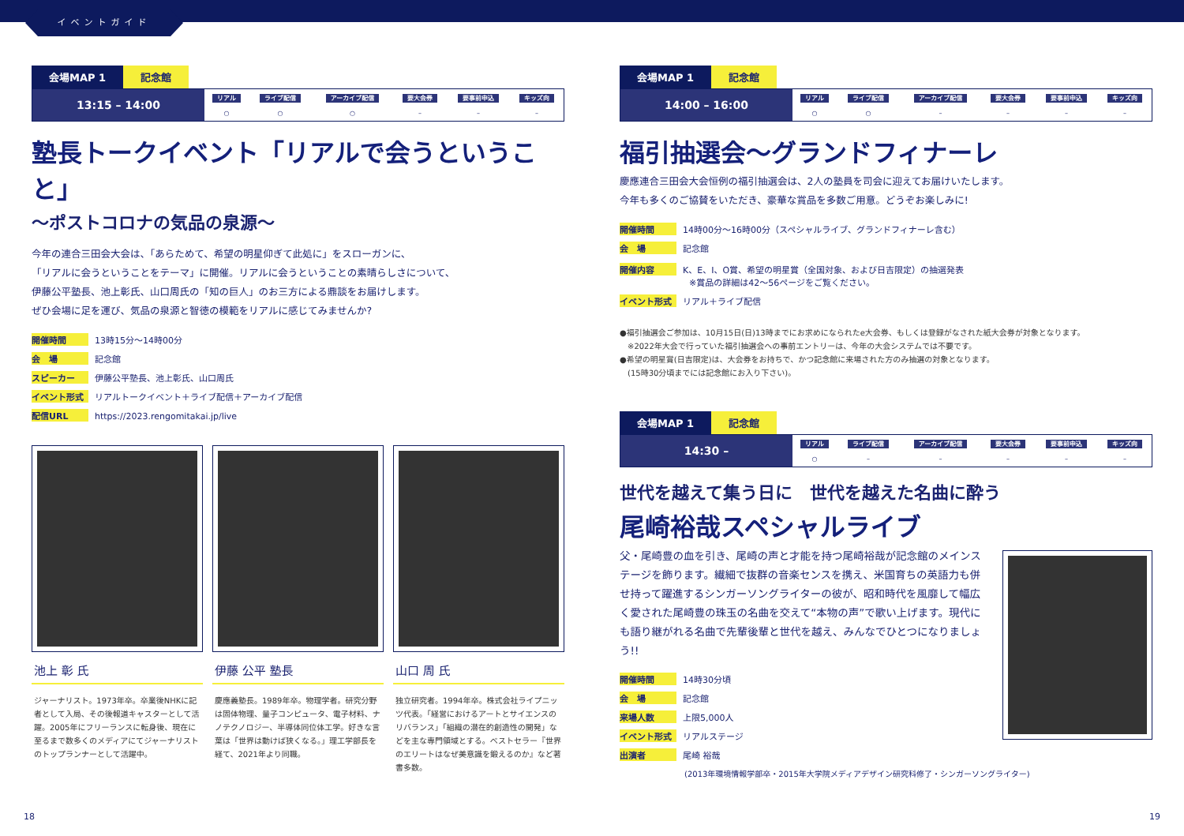イベントガイド
会場MAP 1 記念館
13:15 – 14:00
| リアル | ライブ配信 | アーカイブ配信 | 要大会券 | 要事前申込 | キッズ向 |
| --- | --- | --- | --- | --- | --- |
| ○ | ○ | ○ | – | – | – |
塾長トークイベント「リアルで会うということ」
～ポストコロナの気品の泉源～
今年の連合三田会大会は、「あらためて、希望の明星仰ぎて此処に」をスローガンに、
「リアルに会うということをテーマ」に開催。リアルに会うということの素晴らしさについて、
伊藤公平塾長、池上彰氏、山口周氏の「知の巨人」のお三方による鼎談をお届けします。
ぜひ会場に足を運び、気品の泉源と智徳の模範をリアルに感じてみませんか?
開催時間 13時15分～14時00分
会　場 記念館
スピーカー 伊藤公平塾長、池上彰氏、山口周氏
イベント形式 リアルトークイベント＋ライブ配信＋アーカイブ配信
配信URL https://2023.rengomitakai.jp/live
池上 彰 氏
ジャーナリスト。1973年卒。卒業後NHKに記者として入局、その後報道キャスターとして活躍。2005年にフリーランスに転身後、現在に至るまで数多くのメディアにてジャーナリストのトップランナーとして活躍中。
伊藤 公平 塾長
慶應義塾長。1989年卒。物理学者。研究分野は固体物理、量子コンピュータ、電子材料、ナノテクノロジー、半導体同位体工学。好きな言葉は「世界は動けば狭くなる。」理工学部長を経て、2021年より同職。
山口 周 氏
独立研究者。1994年卒。株式会社ライプニッツ代表。「経営におけるアートとサイエンスのリバランス」「組織の潜在的創造性の開発」などを主な専門領域とする。ベストセラー『世界のエリートはなぜ美意識を鍛えるのか』など著書多数。
会場MAP 1 記念館
14:00 – 16:00
| リアル | ライブ配信 | アーカイブ配信 | 要大会券 | 要事前申込 | キッズ向 |
| --- | --- | --- | --- | --- | --- |
| ○ | ○ | – | – | – | – |
福引抽選会～グランドフィナーレ
慶應連合三田会大会恒例の福引抽選会は、2人の塾員を司会に迎えてお届けいたします。
今年も多くのご協賛をいただき、豪華な賞品を多数ご用意。どうぞお楽しみに!
開催時間 14時00分～16時00分（スペシャルライブ、グランドフィナーレ含む）
会　場 記念館
開催内容 K、E、I、O賞、希望の明星賞（全国対象、および日吉限定）の抽選発表
　　　　　　　　※賞品の詳細は42～56ページをご覧ください。
イベント形式 リアル＋ライブ配信
●福引抽選会ご参加は、10月15日(日)13時までにお求めになられたe大会券、もしくは登録がなされた紙大会券が対象となります。
　※2022年大会で行っていた福引抽選会への事前エントリーは、今年の大会システムでは不要です。
●希望の明星賞(日吉限定)は、大会券をお持ちで、かつ記念館に来場された方のみ抽選の対象となります。
　(15時30分頃までには記念館にお入り下さい)。
会場MAP 1 記念館
14:30 –
| リアル | ライブ配信 | アーカイブ配信 | 要大会券 | 要事前申込 | キッズ向 |
| --- | --- | --- | --- | --- | --- |
| ○ | – | – | – | – | – |
世代を越えて集う日に　世代を越えた名曲に酔う
尾崎裕哉スペシャルライブ
父・尾崎豊の血を引き、尾崎の声と才能を持つ尾崎裕哉が記念館のメインステージを飾ります。繊細で抜群の音楽センスを携え、米国育ちの英語力も併せ持って躍進するシンガーソングライターの彼が、昭和時代を風靡して幅広く愛された尾崎豊の珠玉の名曲を交えて“本物の声”で歌い上げます。現代にも語り継がれる名曲で先輩後輩と世代を越え、みんなでひとつになりましょう!!
開催時間 14時30分頃
会　場 記念館
来場人数 上限5,000人
イベント形式 リアルステージ
出演者 尾崎 裕哉
(2013年環境情報学部卒・2015年大学院メディアデザイン研究科修了・シンガーソングライター)
18 19